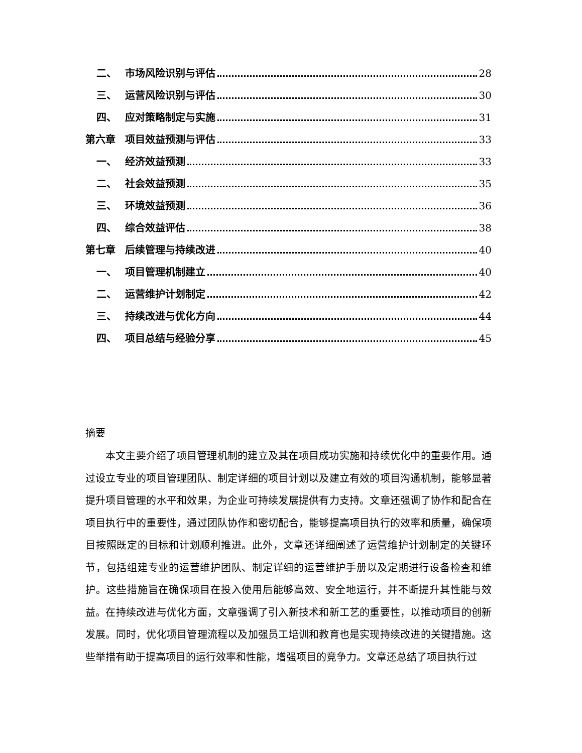二、 市场风险识别与评估 28
三、 运营风险识别与评估 30
四、 应对策略制定与实施 31
第六章 项目效益预测与评估 33
一、 经济效益预测 33
二、 社会效益预测 35
三、 环境效益预测 36
四、 综合效益评估 38
第七章 后续管理与持续改进 40
一、 项目管理机制建立 40
二、 运营维护计划制定 42
三、 持续改进与优化方向 44
四、 项目总结与经验分享 45
摘要
本文主要介绍了项目管理机制的建立及其在项目成功实施和持续优化中的重要作用。通过设立专业的项目管理团队、制定详细的项目计划以及建立有效的项目沟通机制，能够显著提升项目管理的水平和效果，为企业可持续发展提供有力支持。文章还强调了协作和配合在项目执行中的重要性，通过团队协作和密切配合，能够提高项目执行的效率和质量，确保项目按照既定的目标和计划顺利推进。此外，文章还详细阐述了运营维护计划制定的关键环节，包括组建专业的运营维护团队、制定详细的运营维护手册以及定期进行设备检查和维护。这些措施旨在确保项目在投入使用后能够高效、安全地运行，并不断提升其性能与效益。在持续改进与优化方面，文章强调了引入新技术和新工艺的重要性，以推动项目的创新发展。同时，优化项目管理流程以及加强员工培训和教育也是实现持续改进的关键措施。这些举措有助于提高项目的运行效率和性能，增强项目的竞争力。文章还总结了项目执行过